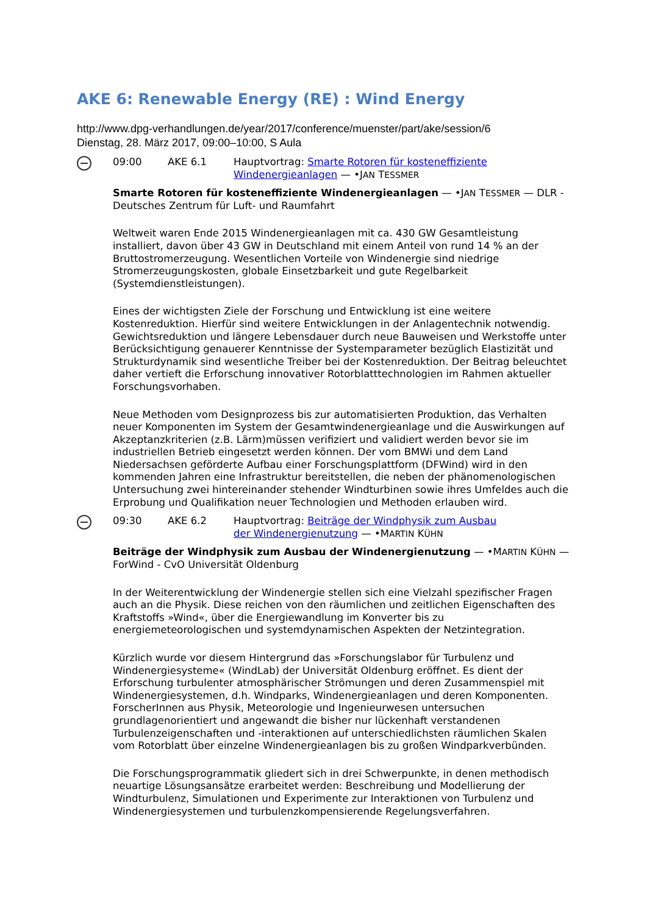AKE 6: Renewable Energy (RE) : Wind Energy
http://www.dpg-verhandlungen.de/year/2017/conference/muenster/part/ake/session/6
Dienstag, 28. März 2017, 09:00–10:00, S Aula
09:00 AKE 6.1 Hauptvortrag: Smarte Rotoren für kosteneffiziente Windenergieanlagen — •JAN TESSMER
Smarte Rotoren für kosteneffiziente Windenergieanlagen — •JAN TESSMER — DLR - Deutsches Zentrum für Luft- und Raumfahrt
Weltweit waren Ende 2015 Windenergieanlagen mit ca. 430 GW Gesamtleistung installiert, davon über 43 GW in Deutschland mit einem Anteil von rund 14 % an der Bruttostromerzeugung. Wesentlichen Vorteile von Windenergie sind niedrige Stromerzeugungskosten, globale Einsetzbarkeit und gute Regelbarkeit (Systemdienstleistungen).
Eines der wichtigsten Ziele der Forschung und Entwicklung ist eine weitere Kostenreduktion. Hierfür sind weitere Entwicklungen in der Anlagentechnik notwendig. Gewichtsreduktion und längere Lebensdauer durch neue Bauweisen und Werkstoffe unter Berücksichtigung genauerer Kenntnisse der Systemparameter bezüglich Elastizität und Strukturdynamik sind wesentliche Treiber bei der Kostenreduktion. Der Beitrag beleuchtet daher vertieft die Erforschung innovativer Rotorblatttechnologien im Rahmen aktueller Forschungsvorhaben.
Neue Methoden vom Designprozess bis zur automatisierten Produktion, das Verhalten neuer Komponenten im System der Gesamtwindenergieanlage und die Auswirkungen auf Akzeptanzkriterien (z.B. Lärm)müssen verifiziert und validiert werden bevor sie im industriellen Betrieb eingesetzt werden können. Der vom BMWi und dem Land Niedersachsen geförderte Aufbau einer Forschungsplattform (DFWind) wird in den kommenden Jahren eine Infrastruktur bereitstellen, die neben der phänomenologischen Untersuchung zwei hintereinander stehender Windturbinen sowie ihres Umfeldes auch die Erprobung und Qualifikation neuer Technologien und Methoden erlauben wird.
09:30 AKE 6.2 Hauptvortrag: Beiträge der Windphysik zum Ausbau der Windenergienutzung — •MARTIN KÜHN
Beiträge der Windphysik zum Ausbau der Windenergienutzung — •MARTIN KÜHN — ForWind - CvO Universität Oldenburg
In der Weiterentwicklung der Windenergie stellen sich eine Vielzahl spezifischer Fragen auch an die Physik. Diese reichen von den räumlichen und zeitlichen Eigenschaften des Kraftstoffs »Wind«, über die Energiewandlung im Konverter bis zu energiemeteorologischen und systemdynamischen Aspekten der Netzintegration.
Kürzlich wurde vor diesem Hintergrund das »Forschungslabor für Turbulenz und Windenergiesysteme« (WindLab) der Universität Oldenburg eröffnet. Es dient der Erforschung turbulenter atmosphärischer Strömungen und deren Zusammenspiel mit Windenergiesystemen, d.h. Windparks, Windenergieanlagen und deren Komponenten. ForscherInnen aus Physik, Meteorologie und Ingenieurwesen untersuchen grundlagenorientiert und angewandt die bisher nur lückenhaft verstandenen Turbulenzeigenschaften und -interaktionen auf unterschiedlichsten räumlichen Skalen vom Rotorblatt über einzelne Windenergieanlagen bis zu großen Windparkverbünden.
Die Forschungsprogrammatik gliedert sich in drei Schwerpunkte, in denen methodisch neuartige Lösungsansätze erarbeitet werden: Beschreibung und Modellierung der Windturbulenz, Simulationen und Experimente zur Interaktionen von Turbulenz und Windenergiesystemen und turbulenzkompensierende Regelungsverfahren.